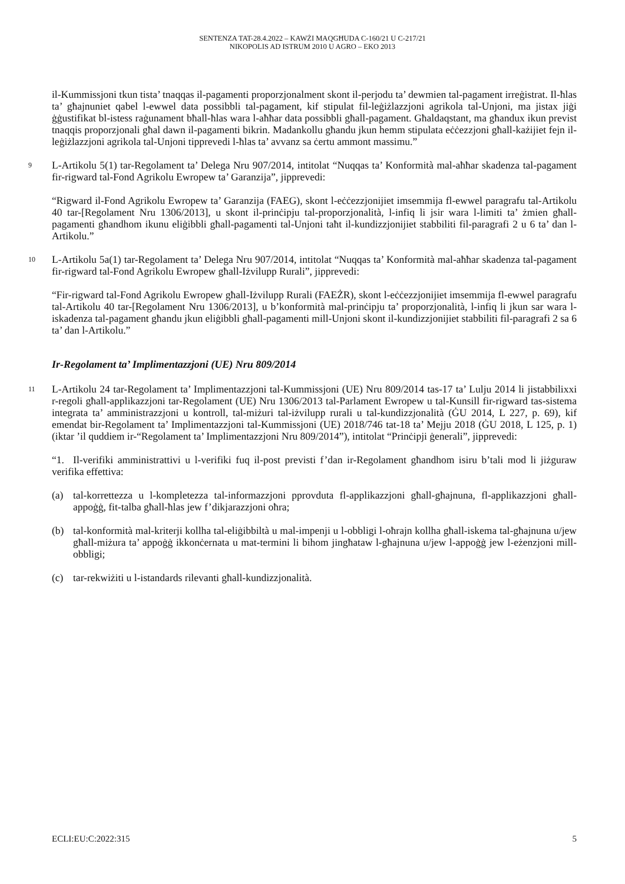SENTENZA TAT-28.4.2022 – KAWŻI MAQGĦUDA C-160/21 U C-217/21
NIKOPOLIS AD ISTRUM 2010 U AGRO – EKO 2013
il-Kummissjoni tkun tista’ tnaqqas il-pagamenti proporzjonalment skont il-perjodu ta’ dewmien tal-pagament irreġistrat. Il-ħlas ta’ għajnuniet qabel l-ewwel data possibbli tal-pagament, kif stipulat fil-leġiżlazzjoni agrikola tal-Unjoni, ma jistax jiġi ġġustifikat bl-istess raġunament bħall-ħlas wara l-aħħar data possibbli għall-pagament. Għaldaqstant, ma għandux ikun previst tnaqqis proporzjonali għal dawn il-pagamenti bikrin. Madankollu għandu jkun hemm stipulata eċċezzjoni għall-każijiet fejn il-leġiżlazzjoni agrikola tal-Unjoni tipprevedi l-ħlas ta’ avvanz sa ċertu ammont massimu.”
9
L-Artikolu 5(1) tar-Regolament ta’ Delega Nru 907/2014, intitolat “Nuqqas ta’ Konformità mal-aħħar skadenza tal-pagament fir-rigward tal-Fond Agrikolu Ewropew ta’ Garanzija”, jipprevedi:
“Rigward il-Fond Agrikolu Ewropew ta’ Garanzija (FAEG), skont l-eċċezzjonijiet imsemmija fl-ewwel paragrafu tal-Artikolu 40 tar-[Regolament Nru 1306/2013], u skont il-prinċipju tal-proporzjonalità, l-infiq li jsir wara l-limiti ta’ żmien għall-pagamenti għandhom ikunu eliġibbli għall-pagamenti tal-Unjoni taħt il-kundizzjonijiet stabbiliti fil-paragrafi 2 u 6 ta’ dan l-Artikolu.”
10
L-Artikolu 5a(1) tar-Regolament ta’ Delega Nru 907/2014, intitolat “Nuqqas ta’ Konformità mal-aħħar skadenza tal-pagament fir-rigward tal-Fond Agrikolu Ewropew għall-Iżvilupp Rurali”, jipprevedi:
“Fir-rigward tal-Fond Agrikolu Ewropew għall-Iżvilupp Rurali (FAEŻR), skont l-eċċezzjonijiet imsemmija fl-ewwel paragrafu tal-Artikolu 40 tar-[Regolament Nru 1306/2013], u b’konformità mal-prinċipju ta’ proporzjonalità, l-infiq li jkun sar wara l-iskadenza tal-pagament għandu jkun eliġibbli għall-pagamenti mill-Unjoni skont il-kundizzjonijiet stabbiliti fil-paragrafi 2 sa 6 ta’ dan l-Artikolu.”
Ir-Regolament ta’ Implimentazzjoni (UE) Nru 809/2014
11
L-Artikolu 24 tar-Regolament ta’ Implimentazzjoni tal-Kummissjoni (UE) Nru 809/2014 tas-17 ta’ Lulju 2014 li jistabbilixxi r-regoli għall-applikazzjoni tar-Regolament (UE) Nru 1306/2013 tal-Parlament Ewropew u tal-Kunsill fir-rigward tas-sistema integrata ta’ amministrazzjoni u kontroll, tal-miżuri tal-iżvilupp rurali u tal-kundizzjonalità (ĠU 2014, L 227, p. 69), kif emendat bir-Regolament ta’ Implimentazzjoni tal-Kummissjoni (UE) 2018/746 tat-18 ta’ Mejju 2018 (ĠU 2018, L 125, p. 1) (iktar ’il quddiem ir-“Regolament ta’ Implimentazzjoni Nru 809/2014”), intitolat “Prinċipji ġenerali”, jipprevedi:
“1. Il-verifiki amministrattivi u l-verifiki fuq il-post previsti f’dan ir-Regolament għandhom isiru b’tali mod li jiżguraw verifika effettiva:
(a) tal-korrettezza u l-kompletezza tal-informazzjoni pprovduta fl-applikazzjoni għall-għajnuna, fl-applikazzjoni għall-appoġġ, fit-talba għall-ħlas jew f’dikjarazzjoni oħra;
(b) tal-konformità mal-kriterji kollha tal-eliġibbiltà u mal-impenji u l-obbligi l-oħrajn kollha għall-iskema tal-għajnuna u/jew għall-miżura ta’ appoġġ ikkonċernata u mat-termini li bihom jingħataw l-għajnuna u/jew l-appoġġ jew l-eżenzjoni mill-obbligi;
(c) tar-rekwiżiti u l-istandards rilevanti għall-kundizzjonalità.
ECLI:EU:C:2022:315 5